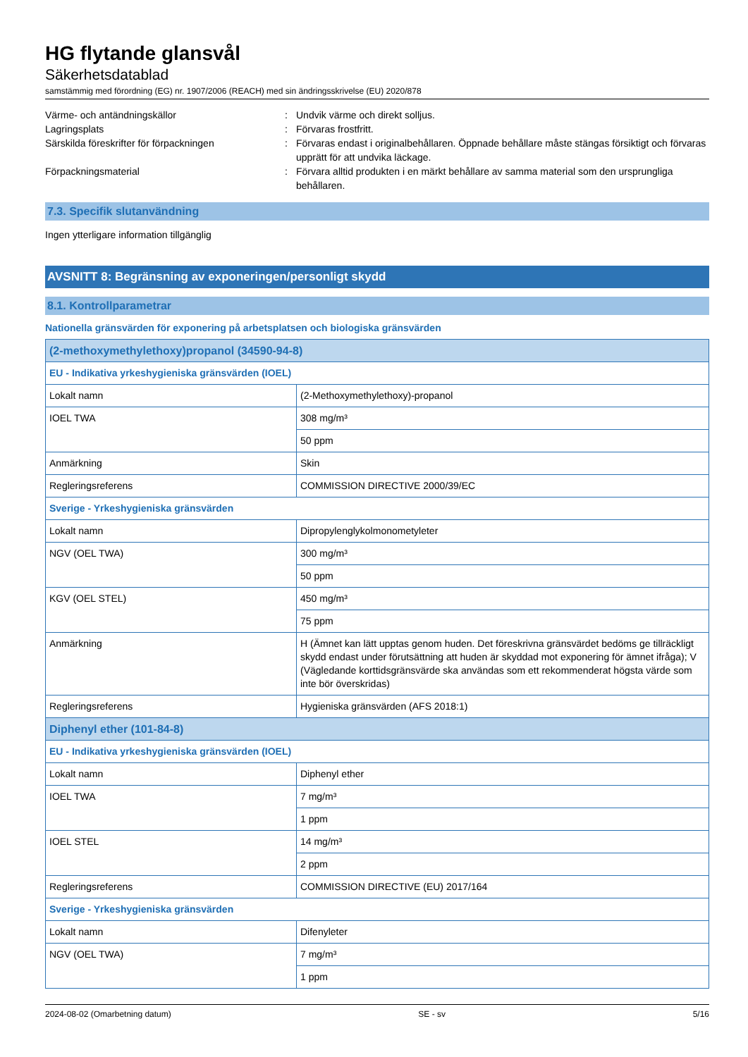HG flytande glansvål
Säkerhetsdatablad
samstämmig med förordning (EG) nr. 1907/2006 (REACH) med sin ändringsskrivelse (EU) 2020/878
Värme- och antändningskällor : Undvik värme och direkt solljus.
Lagringsplats : Förvaras frostfritt.
Särskilda föreskrifter för förpackningen : Förvaras endast i originalbehållaren. Öppnade behållare måste stängas försiktigt och förvaras upprätt för att undvika läckage.
Förpackningsmaterial : Förvara alltid produkten i en märkt behållare av samma material som den ursprungliga behållaren.
7.3. Specifik slutanvändning
Ingen ytterligare information tillgänglig
AVSNITT 8: Begränsning av exponeringen/personligt skydd
8.1. Kontrollparametrar
Nationella gränsvärden för exponering på arbetsplatsen och biologiska gränsvärden
| (2-methoxymethylethoxy)propanol (34590-94-8) | |
| EU - Indikativa yrkeshygieniska gränsvärden (IOEL) | |
| Lokalt namn | (2-Methoxymethylethoxy)-propanol |
| IOEL TWA | 308 mg/m³ |
| | 50 ppm |
| Anmärkning | Skin |
| Regleringsreferens | COMMISSION DIRECTIVE 2000/39/EC |
| Sverige - Yrkeshygieniska gränsvärden | |
| Lokalt namn | Dipropylenglykolmonometyleter |
| NGV (OEL TWA) | 300 mg/m³ |
| | 50 ppm |
| KGV (OEL STEL) | 450 mg/m³ |
| | 75 ppm |
| Anmärkning | H (Ämnet kan lätt upptas genom huden. Det föreskrivna gränsvärdet bedöms ge tillräckligt skydd endast under förutsättning att huden är skyddad mot exponering för ämnet ifråga); V (Vägledande korttidsgränsvärde ska användas som ett rekommenderat högsta värde som inte bör överskridas) |
| Regleringsreferens | Hygieniska gränsvärden (AFS 2018:1) |
| Diphenyl ether (101-84-8) | |
| EU - Indikativa yrkeshygieniska gränsvärden (IOEL) | |
| Lokalt namn | Diphenyl ether |
| IOEL TWA | 7 mg/m³ |
| | 1 ppm |
| IOEL STEL | 14 mg/m³ |
| | 2 ppm |
| Regleringsreferens | COMMISSION DIRECTIVE (EU) 2017/164 |
| Sverige - Yrkeshygieniska gränsvärden | |
| Lokalt namn | Difenyleter |
| NGV (OEL TWA) | 7 mg/m³ |
| | 1 ppm |
2024-08-02 (Omarbetning datum) SE - sv 5/16